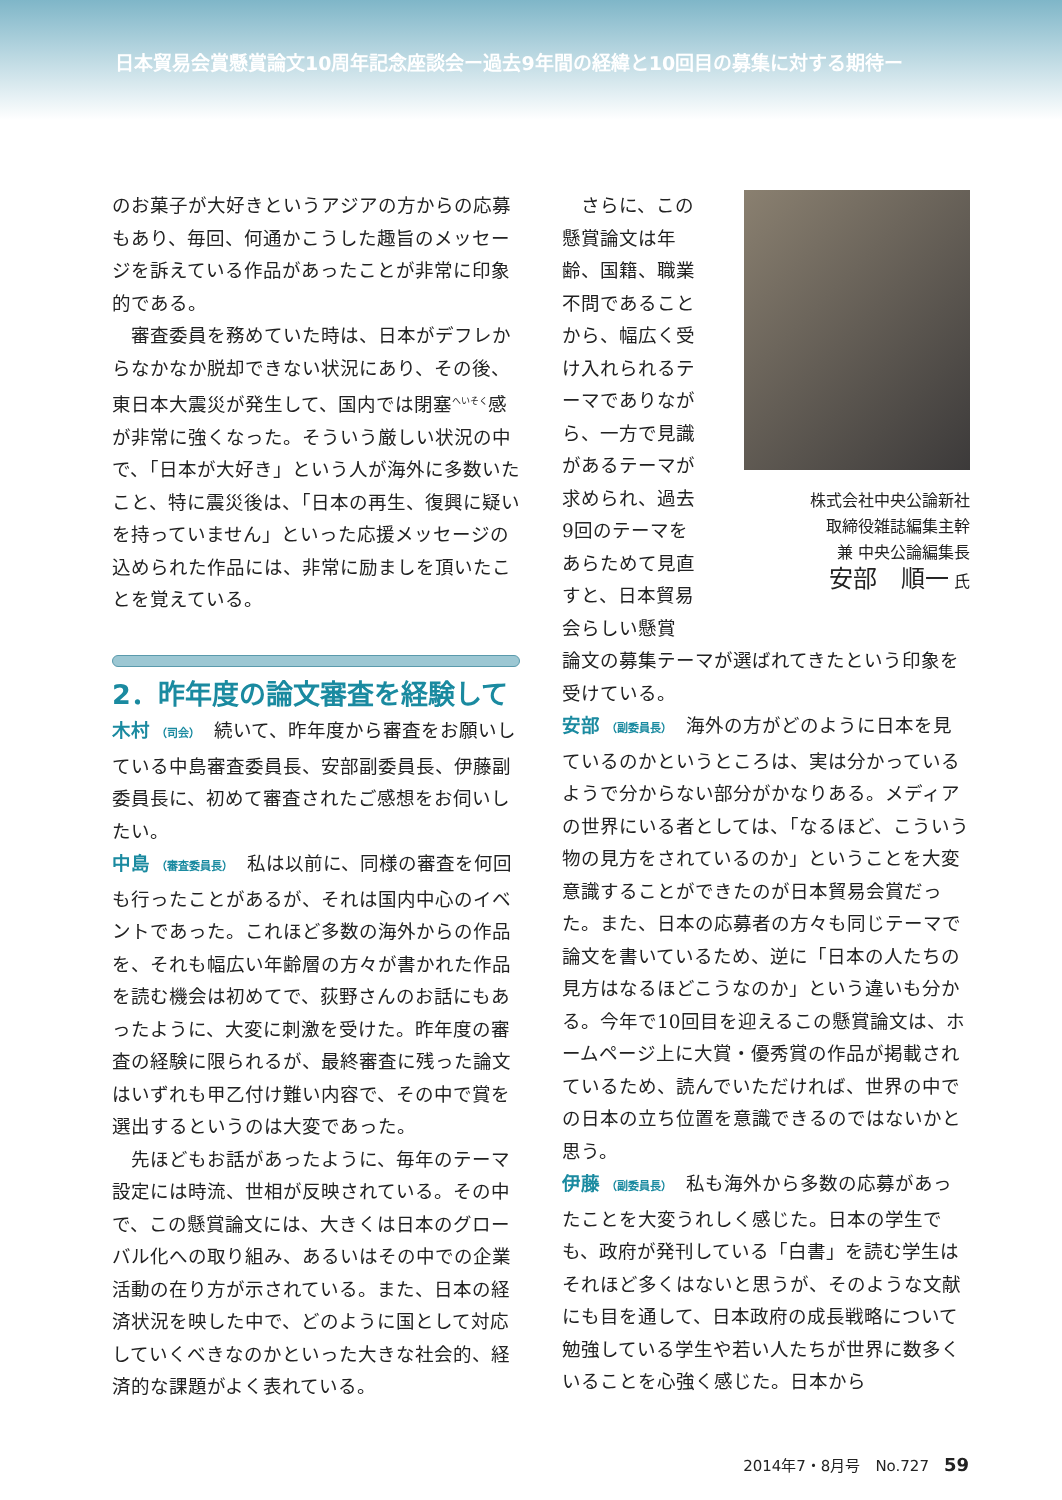日本貿易会賞懸賞論文10周年記念座談会ー過去9年間の経緯と10回目の募集に対する期待ー
のお菓子が大好きというアジアの方からの応募もあり、毎回、何通かこうした趣旨のメッセージを訴えている作品があったことが非常に印象的である。
審査委員を務めていた時は、日本がデフレからなかなか脱却できない状況にあり、その後、東日本大震災が発生して、国内では閉塞<sup>へいそく</sup>感が非常に強くなった。そういう厳しい状況の中で、「日本が大好き」という人が海外に多数いたこと、特に震災後は、「日本の再生、復興に疑いを持っていません」といった応援メッセージの込められた作品には、非常に励ましを頂いたことを覚えている。
2．昨年度の論文審査を経験して
木村 （司会）　続いて、昨年度から審査をお願いしている中島審査委員長、安部副委員長、伊藤副委員長に、初めて審査されたご感想をお伺いしたい。
中島 （審査委員長）　私は以前に、同様の審査を何回も行ったことがあるが、それは国内中心のイベントであった。これほど多数の海外からの作品を、それも幅広い年齢層の方々が書かれた作品を読む機会は初めてで、荻野さんのお話にもあったように、大変に刺激を受けた。昨年度の審査の経験に限られるが、最終審査に残った論文はいずれも甲乙付け難い内容で、その中で賞を選出するというのは大変であった。
先ほどもお話があったように、毎年のテーマ設定には時流、世相が反映されている。その中で、この懸賞論文には、大きくは日本のグローバル化への取り組み、あるいはその中での企業活動の在り方が示されている。また、日本の経済状況を映した中で、どのように国として対応していくべきなのかといった大きな社会的、経済的な課題がよく表れている。
さらに、この懸賞論文は年齢、国籍、職業不問であることから、幅広く受け入れられるテーマでありながら、一方で見識があるテーマが求められ、過去9回のテーマをあらためて見直すと、日本貿易会らしい懸賞
株式会社中央公論新社
取締役雑誌編集主幹
兼 中央公論編集長
安部　順一 氏
論文の募集テーマが選ばれてきたという印象を受けている。
安部 （副委員長）　海外の方がどのように日本を見ているのかというところは、実は分かっているようで分からない部分がかなりある。メディアの世界にいる者としては、「なるほど、こういう物の見方をされているのか」ということを大変意識することができたのが日本貿易会賞だった。また、日本の応募者の方々も同じテーマで論文を書いているため、逆に「日本の人たちの見方はなるほどこうなのか」という違いも分かる。今年で10回目を迎えるこの懸賞論文は、ホームページ上に大賞・優秀賞の作品が掲載されているため、読んでいただければ、世界の中での日本の立ち位置を意識できるのではないかと思う。
伊藤 （副委員長）　私も海外から多数の応募があったことを大変うれしく感じた。日本の学生でも、政府が発刊している「白書」を読む学生はそれほど多くはないと思うが、そのような文献にも目を通して、日本政府の成長戦略について勉強している学生や若い人たちが世界に数多くいることを心強く感じた。日本から
2014年7・8月号　No.727　59